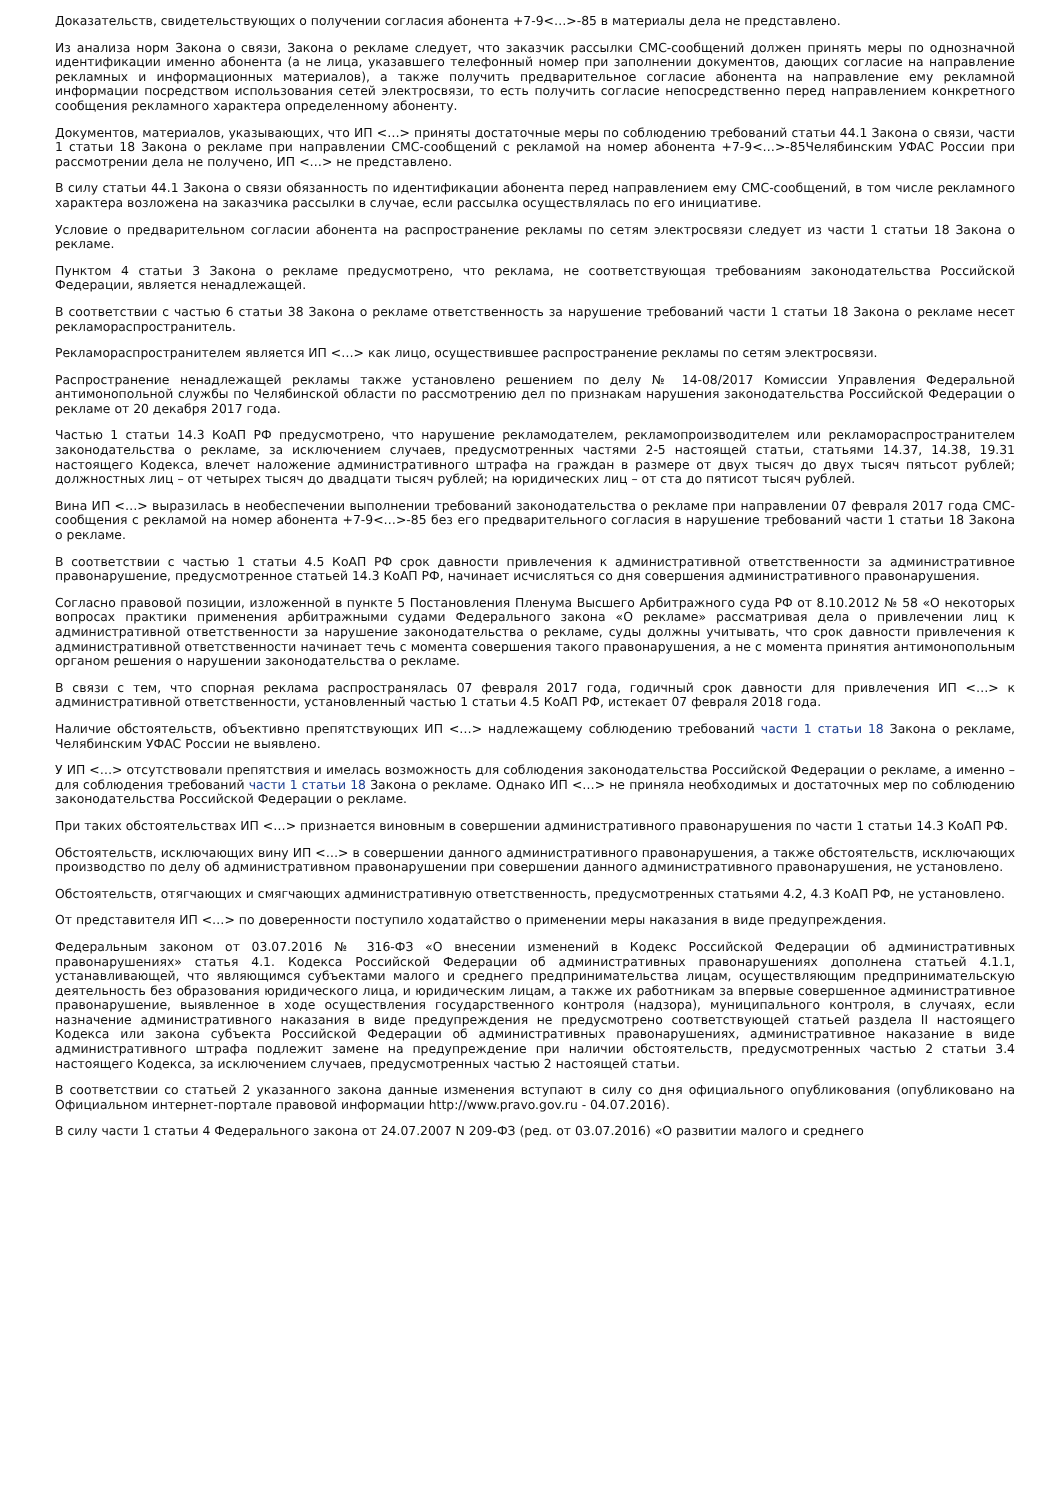Доказательств, свидетельствующих о получении согласия абонента +7-9<…>-85 в материалы дела не представлено.
Из анализа норм Закона о связи, Закона о рекламе следует, что заказчик рассылки СМС-сообщений должен принять меры по однозначной идентификации именно абонента (а не лица, указавшего телефонный номер при заполнении документов, дающих согласие на направление рекламных и информационных материалов), а также получить предварительное согласие абонента на направление ему рекламной информации посредством использования сетей электросвязи, то есть получить согласие непосредственно перед направлением конкретного сообщения рекламного характера определенному абоненту.
Документов, материалов, указывающих, что ИП <…> приняты достаточные меры по соблюдению требований статьи 44.1 Закона о связи, части 1 статьи 18 Закона о рекламе при направлении СМС-сообщений с рекламой на номер абонента +7-9<…>-85Челябинским УФАС России при рассмотрении дела не получено, ИП <…> не представлено.
В силу статьи 44.1 Закона о связи обязанность по идентификации абонента перед направлением ему СМС-сообщений, в том числе рекламного характера возложена на заказчика рассылки в случае, если рассылка осуществлялась по его инициативе.
Условие о предварительном согласии абонента на распространение рекламы по сетям электросвязи следует из части 1 статьи 18 Закона о рекламе.
Пунктом 4 статьи 3 Закона о рекламе предусмотрено, что реклама, не соответствующая требованиям законодательства Российской Федерации, является ненадлежащей.
В соответствии с частью 6 статьи 38 Закона о рекламе ответственность за нарушение требований части 1 статьи 18 Закона о рекламе несет рекламораспространитель.
Рекламораспространителем является ИП <…> как лицо, осуществившее распространение рекламы по сетям электросвязи.
Распространение ненадлежащей рекламы также установлено решением по делу № 14-08/2017 Комиссии Управления Федеральной антимонопольной службы по Челябинской области по рассмотрению дел по признакам нарушения законодательства Российской Федерации о рекламе от 20 декабря 2017 года.
Частью 1 статьи 14.3 КоАП РФ предусмотрено, что нарушение рекламодателем, рекламопроизводителем или рекламораспространителем законодательства о рекламе, за исключением случаев, предусмотренных частями 2-5 настоящей статьи, статьями 14.37, 14.38, 19.31 настоящего Кодекса, влечет наложение административного штрафа на граждан в размере от двух тысяч до двух тысяч пятьсот рублей; должностных лиц – от четырех тысяч до двадцати тысяч рублей; на юридических лиц – от ста до пятисот тысяч рублей.
Вина ИП <…> выразилась в необеспечении выполнении требований законодательства о рекламе при направлении 07 февраля 2017 года СМС-сообщения с рекламой на номер абонента +7-9<…>-85 без его предварительного согласия в нарушение требований части 1 статьи 18 Закона о рекламе.
В соответствии с частью 1 статьи 4.5 КоАП РФ срок давности привлечения к административной ответственности за административное правонарушение, предусмотренное статьей 14.3 КоАП РФ, начинает исчисляться со дня совершения административного правонарушения.
Согласно правовой позиции, изложенной в пункте 5 Постановления Пленума Высшего Арбитражного суда РФ от 8.10.2012 № 58 «О некоторых вопросах практики применения арбитражными судами Федерального закона «О рекламе» рассматривая дела о привлечении лиц к административной ответственности за нарушение законодательства о рекламе, суды должны учитывать, что срок давности привлечения к административной ответственности начинает течь с момента совершения такого правонарушения, а не с момента принятия антимонопольным органом решения о нарушении законодательства о рекламе.
В связи с тем, что спорная реклама распространялась 07 февраля 2017 года, годичный срок давности для привлечения ИП <…> к административной ответственности, установленный частью 1 статьи 4.5 КоАП РФ, истекает 07 февраля 2018 года.
Наличие обстоятельств, объективно препятствующих ИП <…> надлежащему соблюдению требований части 1 статьи 18 Закона о рекламе, Челябинским УФАС России не выявлено.
У ИП <…> отсутствовали препятствия и имелась возможность для соблюдения законодательства Российской Федерации о рекламе, а именно – для соблюдения требований части 1 статьи 18 Закона о рекламе. Однако ИП <…> не приняла необходимых и достаточных мер по соблюдению законодательства Российской Федерации о рекламе.
При таких обстоятельствах ИП <…> признается виновным в совершении административного правонарушения по части 1 статьи 14.3 КоАП РФ.
Обстоятельств, исключающих вину ИП <…> в совершении данного административного правонарушения, а также обстоятельств, исключающих производство по делу об административном правонарушении при совершении данного административного правонарушения, не установлено.
Обстоятельств, отягчающих и смягчающих административную ответственность, предусмотренных статьями 4.2, 4.3 КоАП РФ, не установлено.
От представителя ИП <…> по доверенности поступило ходатайство о применении меры наказания в виде предупреждения.
Федеральным законом от 03.07.2016 № 316-ФЗ «О внесении изменений в Кодекс Российской Федерации об административных правонарушениях» статья 4.1. Кодекса Российской Федерации об административных правонарушениях дополнена статьей 4.1.1, устанавливающей, что являющимся субъектами малого и среднего предпринимательства лицам, осуществляющим предпринимательскую деятельность без образования юридического лица, и юридическим лицам, а также их работникам за впервые совершенное административное правонарушение, выявленное в ходе осуществления государственного контроля (надзора), муниципального контроля, в случаях, если назначение административного наказания в виде предупреждения не предусмотрено соответствующей статьей раздела II настоящего Кодекса или закона субъекта Российской Федерации об административных правонарушениях, административное наказание в виде административного штрафа подлежит замене на предупреждение при наличии обстоятельств, предусмотренных частью 2 статьи 3.4 настоящего Кодекса, за исключением случаев, предусмотренных частью 2 настоящей статьи.
В соответствии со статьей 2 указанного закона данные изменения вступают в силу со дня официального опубликования (опубликовано на Официальном интернет-портале правовой информации http://www.pravo.gov.ru - 04.07.2016).
В силу части 1 статьи 4 Федерального закона от 24.07.2007 N 209-ФЗ (ред. от 03.07.2016) «О развитии малого и среднего